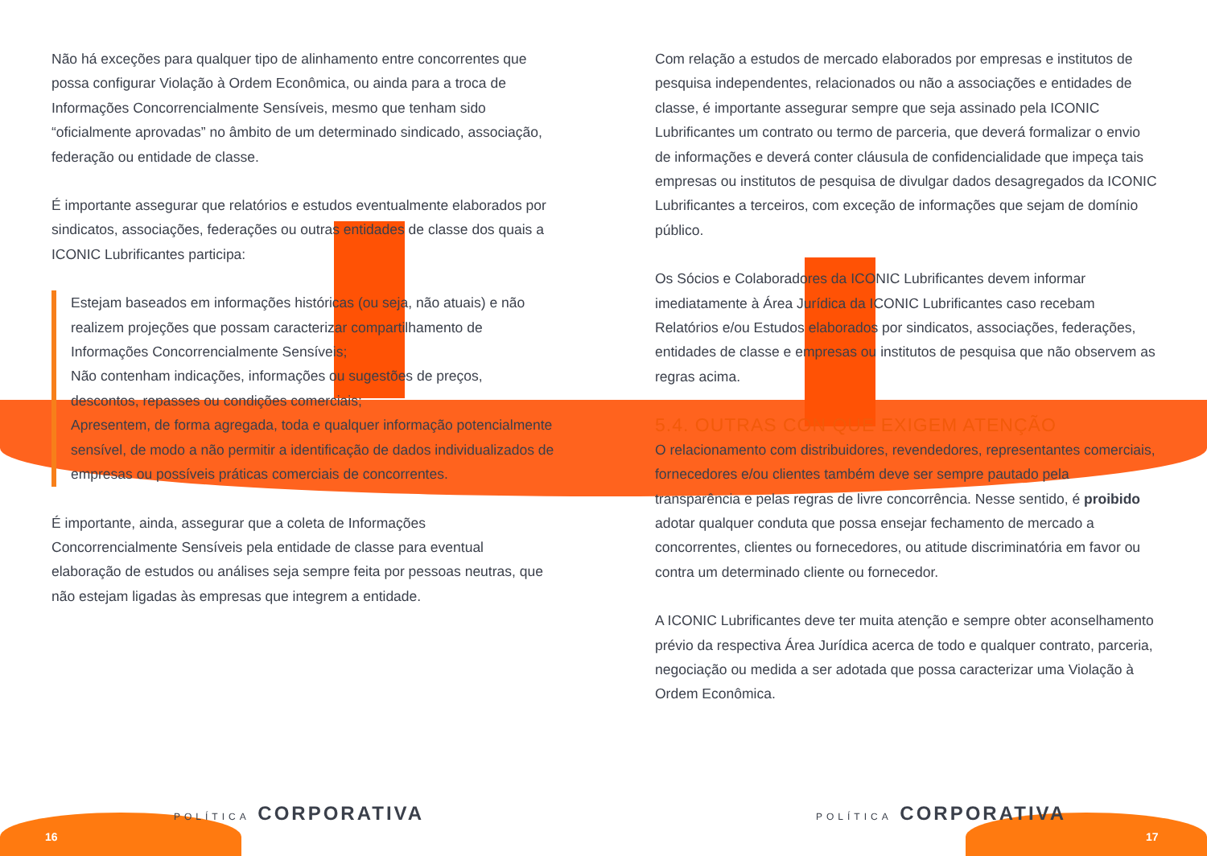Não há exceções para qualquer tipo de alinhamento entre concorrentes que possa configurar Violação à Ordem Econômica, ou ainda para a troca de Informações Concorrencialmente Sensíveis, mesmo que tenham sido “oficialmente aprovadas” no âmbito de um determinado sindicado, associação, federação ou entidade de classe.
É importante assegurar que relatórios e estudos eventualmente elaborados por sindicatos, associações, federações ou outras entidades de classe dos quais a ICONIC Lubrificantes participa:
Estejam baseados em informações históricas (ou seja, não atuais) e não realizem projeções que possam caracterizar compartilhamento de Informações Concorrencialmente Sensíveis;
Não contenham indicações, informações ou sugestões de preços, descontos, repasses ou condições comerciais;
Apresentem, de forma agregada, toda e qualquer informação potencialmente sensível, de modo a não permitir a identificação de dados individualizados de empresas ou possíveis práticas comerciais de concorrentes.
É importante, ainda, assegurar que a coleta de Informações Concorrencialmente Sensíveis pela entidade de classe para eventual elaboração de estudos ou análises seja sempre feita por pessoas neutras, que não estejam ligadas às empresas que integrem a entidade.
Com relação a estudos de mercado elaborados por empresas e institutos de pesquisa independentes, relacionados ou não a associações e entidades de classe, é importante assegurar sempre que seja assinado pela ICONIC Lubrificantes um contrato ou termo de parceria, que deverá formalizar o envio de informações e deverá conter cláusula de confidencialidade que impeça tais empresas ou institutos de pesquisa de divulgar dados desagregados da ICONIC Lubrificantes a terceiros, com exceção de informações que sejam de domínio público.
Os Sócios e Colaboradores da ICONIC Lubrificantes devem informar imediatamente à Área Jurídica da ICONIC Lubrificantes caso recebam Relatórios e/ou Estudos elaborados por sindicatos, associações, federações, entidades de classe e empresas ou institutos de pesquisa que não observem as regras acima.
5.4. OUTRAS CON QUE EXIGEM ATENÇÃO
O relacionamento com distribuidores, revendedores, representantes comerciais, fornecedores e/ou clientes também deve ser sempre pautado pela transparência e pelas regras de livre concorrência. Nesse sentido, é proibido adotar qualquer conduta que possa ensejar fechamento de mercado a concorrentes, clientes ou fornecedores, ou atitude discriminatória em favor ou contra um determinado cliente ou fornecedor.
A ICONIC Lubrificantes deve ter muita atenção e sempre obter aconselhamento prévio da respectiva Área Jurídica acerca de todo e qualquer contrato, parceria, negociação ou medida a ser adotada que possa caracterizar uma Violação à Ordem Econômica.
POLÍTICA CORPORATIVA
16
POLÍTICA CORPORATIVA
17